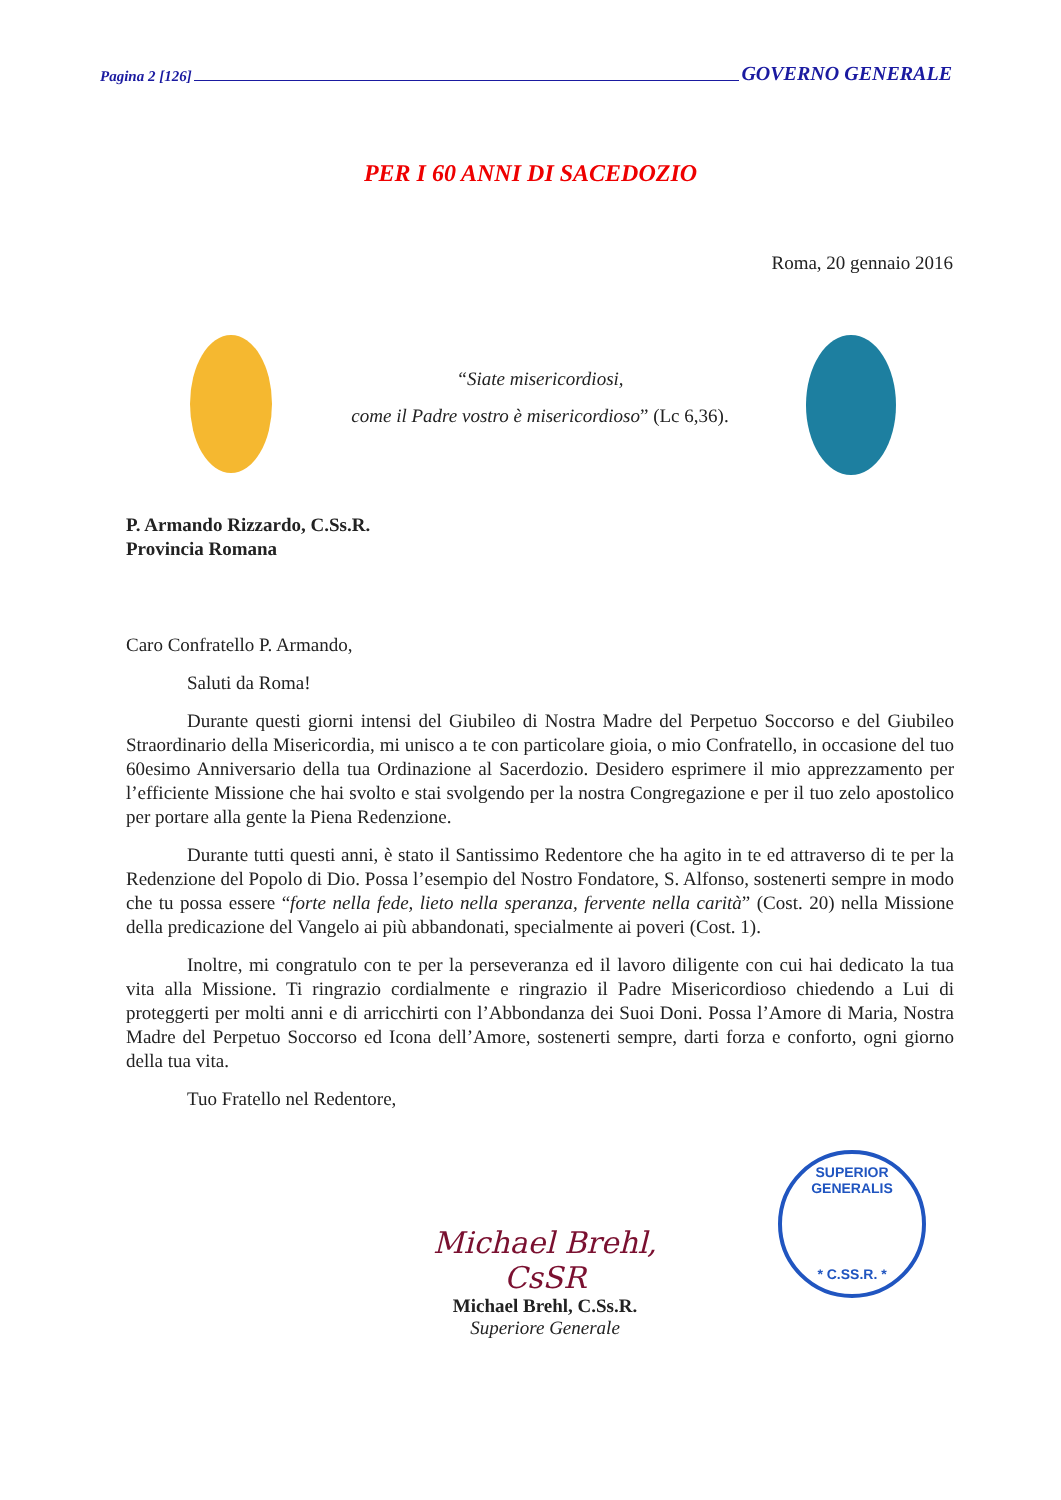Pagina 2 [126] GOVERNO GENERALE
PER I 60 ANNI DI SACEDOZIO
Roma, 20 gennaio 2016
“Siate misericordiosi,
come il Padre vostro è misericordioso” (Lc 6,36).
P. Armando Rizzardo, C.Ss.R.
Provincia Romana
Caro Confratello P. Armando,
Saluti da Roma!
Durante questi giorni intensi del Giubileo di Nostra Madre del Perpetuo Soccorso e del Giubileo Straordinario della Misericordia, mi unisco a te con particolare gioia, o mio Confratello, in occasione del tuo 60esimo Anniversario della tua Ordinazione al Sacerdozio. Desidero esprimere il mio apprezzamento per l’efficiente Missione che hai svolto e stai svolgendo per la nostra Congregazione e per il tuo zelo apostolico per portare alla gente la Piena Redenzione.
Durante tutti questi anni, è stato il Santissimo Redentore che ha agito in te ed attraverso di te per la Redenzione del Popolo di Dio. Possa l’esempio del Nostro Fondatore, S. Alfonso, sostenerti sempre in modo che tu possa essere “forte nella fede, lieto nella speranza, fervente nella carità” (Cost. 20) nella Missione della predicazione del Vangelo ai più abbandonati, specialmente ai poveri (Cost. 1).
Inoltre, mi congratulo con te per la perseveranza ed il lavoro diligente con cui hai dedicato la tua vita alla Missione. Ti ringrazio cordialmente e ringrazio il Padre Misericordioso chiedendo a Lui di proteggerti per molti anni e di arricchirti con l’Abbondanza dei Suoi Doni. Possa l’Amore di Maria, Nostra Madre del Perpetuo Soccorso ed Icona dell’Amore, sostenerti sempre, darti forza e conforto, ogni giorno della tua vita.
Tuo Fratello nel Redentore,
Michael Brehl, CsSR
Michael Brehl, C.Ss.R.
Superiore Generale
SUPERIOR GENERALIS
* C.SS.R. *